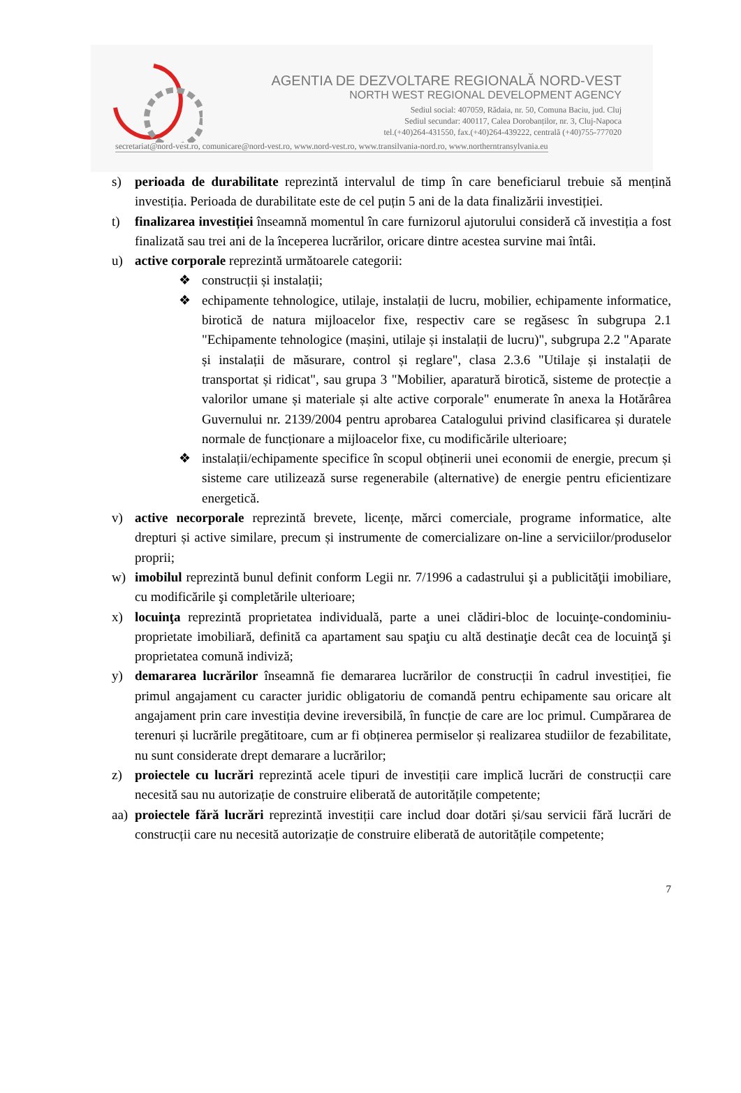AGENTIA DE DEZVOLTARE REGIONALĂ NORD-VEST
NORTH WEST REGIONAL DEVELOPMENT AGENCY
Sediul social: 407059, Rădaia, nr. 50, Comuna Baciu, jud. Cluj
Sediul secundar: 400117, Calea Dorobanților, nr. 3, Cluj-Napoca
tel.(+40)264-431550, fax.(+40)264-439222, centrală (+40)755-777020
secretariat@nord-vest.ro, comunicare@nord-vest.ro, www.nord-vest.ro, www.transilvania-nord.ro, www.northerntransylvania.eu
s) perioada de durabilitate reprezintă intervalul de timp în care beneficiarul trebuie să mențină investiția. Perioada de durabilitate este de cel puțin 5 ani de la data finalizării investiției.
t) finalizarea investiției înseamnă momentul în care furnizorul ajutorului consideră că investiția a fost finalizată sau trei ani de la începerea lucrărilor, oricare dintre acestea survine mai întâi.
u) active corporale reprezintă următoarele categorii:
❖ construcții și instalații;
❖ echipamente tehnologice, utilaje, instalații de lucru, mobilier, echipamente informatice, birotică de natura mijloacelor fixe, respectiv care se regăsesc în subgrupa 2.1 "Echipamente tehnologice (mașini, utilaje și instalații de lucru)", subgrupa 2.2 "Aparate și instalații de măsurare, control și reglare", clasa 2.3.6 "Utilaje și instalații de transportat și ridicat", sau grupa 3 "Mobilier, aparatură birotică, sisteme de protecție a valorilor umane și materiale și alte active corporale" enumerate în anexa la Hotărârea Guvernului nr. 2139/2004 pentru aprobarea Catalogului privind clasificarea și duratele normale de funcționare a mijloacelor fixe, cu modificările ulterioare;
❖ instalații/echipamente specifice în scopul obținerii unei economii de energie, precum și sisteme care utilizează surse regenerabile (alternative) de energie pentru eficientizare energetică.
v) active necorporale reprezintă brevete, licențe, mărci comerciale, programe informatice, alte drepturi și active similare, precum și instrumente de comercializare on-line a serviciilor/produselor proprii;
w) imobilul reprezintă bunul definit conform Legii nr. 7/1996 a cadastrului şi a publicităţii imobiliare, cu modificările şi completările ulterioare;
x) locuinţa reprezintă proprietatea individuală, parte a unei clădiri-bloc de locuinţe-condominiu-proprietate imobiliară, definită ca apartament sau spaţiu cu altă destinaţie decât cea de locuinţă şi proprietatea comună indiviză;
y) demararea lucrărilor înseamnă fie demararea lucrărilor de construcții în cadrul investiției, fie primul angajament cu caracter juridic obligatoriu de comandă pentru echipamente sau oricare alt angajament prin care investiția devine ireversibilă, în funcție de care are loc primul. Cumpărarea de terenuri și lucrările pregătitoare, cum ar fi obținerea permiselor și realizarea studiilor de fezabilitate, nu sunt considerate drept demarare a lucrărilor;
z) proiectele cu lucrări reprezintă acele tipuri de investiții care implică lucrări de construcții care necesită sau nu autorizație de construire eliberată de autoritățile competente;
aa)
proiectele fără lucrări reprezintă investiții care includ doar dotări și/sau servicii fără lucrări de construcții care nu necesită autorizație de construire eliberată de autoritățile competente;
7